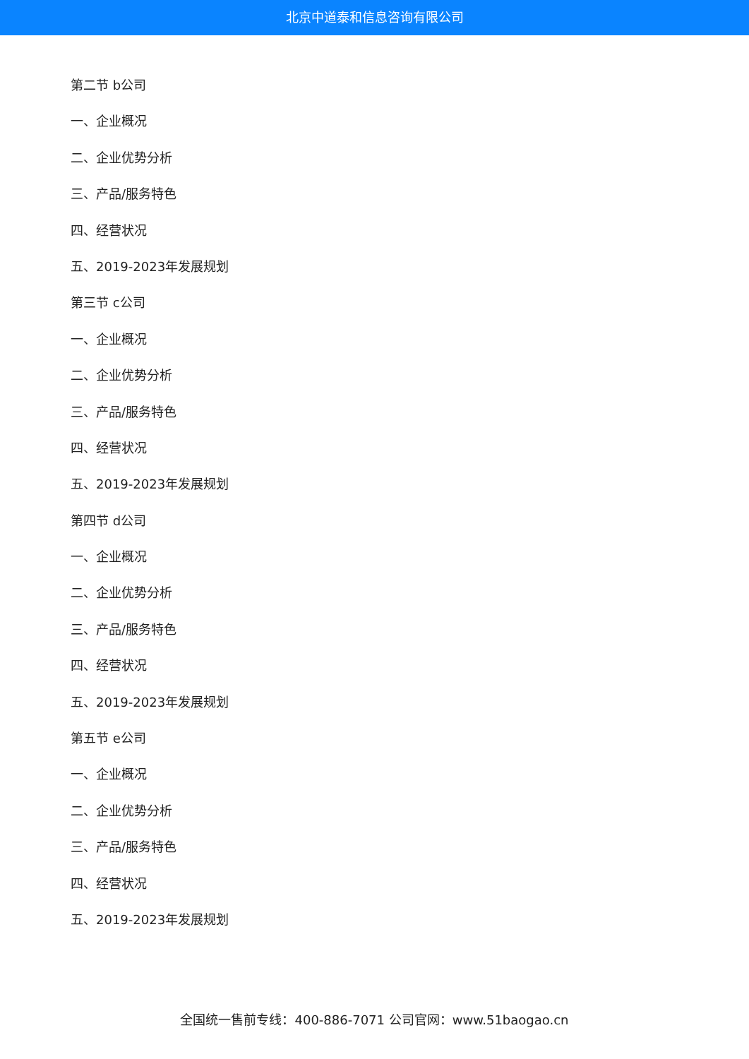北京中道泰和信息咨询有限公司
第二节 b公司
一、企业概况
二、企业优势分析
三、产品/服务特色
四、经营状况
五、2019-2023年发展规划
第三节 c公司
一、企业概况
二、企业优势分析
三、产品/服务特色
四、经营状况
五、2019-2023年发展规划
第四节 d公司
一、企业概况
二、企业优势分析
三、产品/服务特色
四、经营状况
五、2019-2023年发展规划
第五节 e公司
一、企业概况
二、企业优势分析
三、产品/服务特色
四、经营状况
五、2019-2023年发展规划
全国统一售前专线：400-886-7071 公司官网：www.51baogao.cn